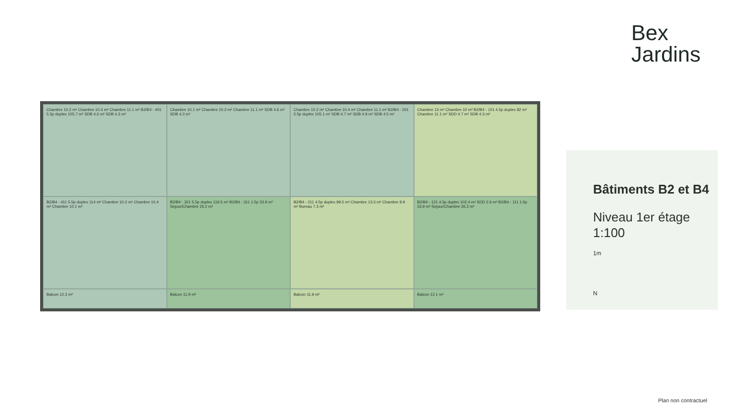Bex
Jardins
Chambre 10.2 m² Chambre 10.4 m² Chambre 11.1 m² B2/B4 - 401 5.5p duplex 105.7 m² SDB 4.6 m² SDB 4.3 m²
Chambre 10.1 m² Chambre 10.3 m² Chambre 11.1 m² SDB 4.6 m² SDB 4.3 m²
Chambre 10.2 m² Chambre 10.4 m² Chambre 11.1 m² B2/B4 - 201 5.5p duplex 105.1 m² SDB 4.7 m² SDB 4.9 m² SDB 4.5 m²
Chambre 13 m² Chambre 10 m² B2/B4 - 101 4.5p duplex 82 m² Chambre 11.1 m² SDD 4.7 m² SDB 4.3 m²
B2/B4 - 411 5.5p duplex 114 m² Chambre 10.2 m² Chambre 10.4 m² Chambre 10.1 m²
B2/B4 - 321 5.5p duplex 119.5 m² B2/B4 - 311 1.5p 33.9 m² Sejour/Chambre 26.2 m²
B2/B4 - 211 4.5p duplex 99.5 m² Chambre 13.3 m² Chambre 9.9 m² Bureau 7.3 m²
B2/B4 - 121 4.5p duplex 102.4 m² SDD 2.6 m² B2/B4 - 111 1.5p 33.9 m² Sejour/Chambre 26.2 m²
Balcon 12.3 m²
Balcon 11.9 m²
Balcon 11.9 m²
Balcon 12.1 m²
Bâtiments B2 et B4
Niveau 1er étage
1:100
1m
N
Plan non contractuel